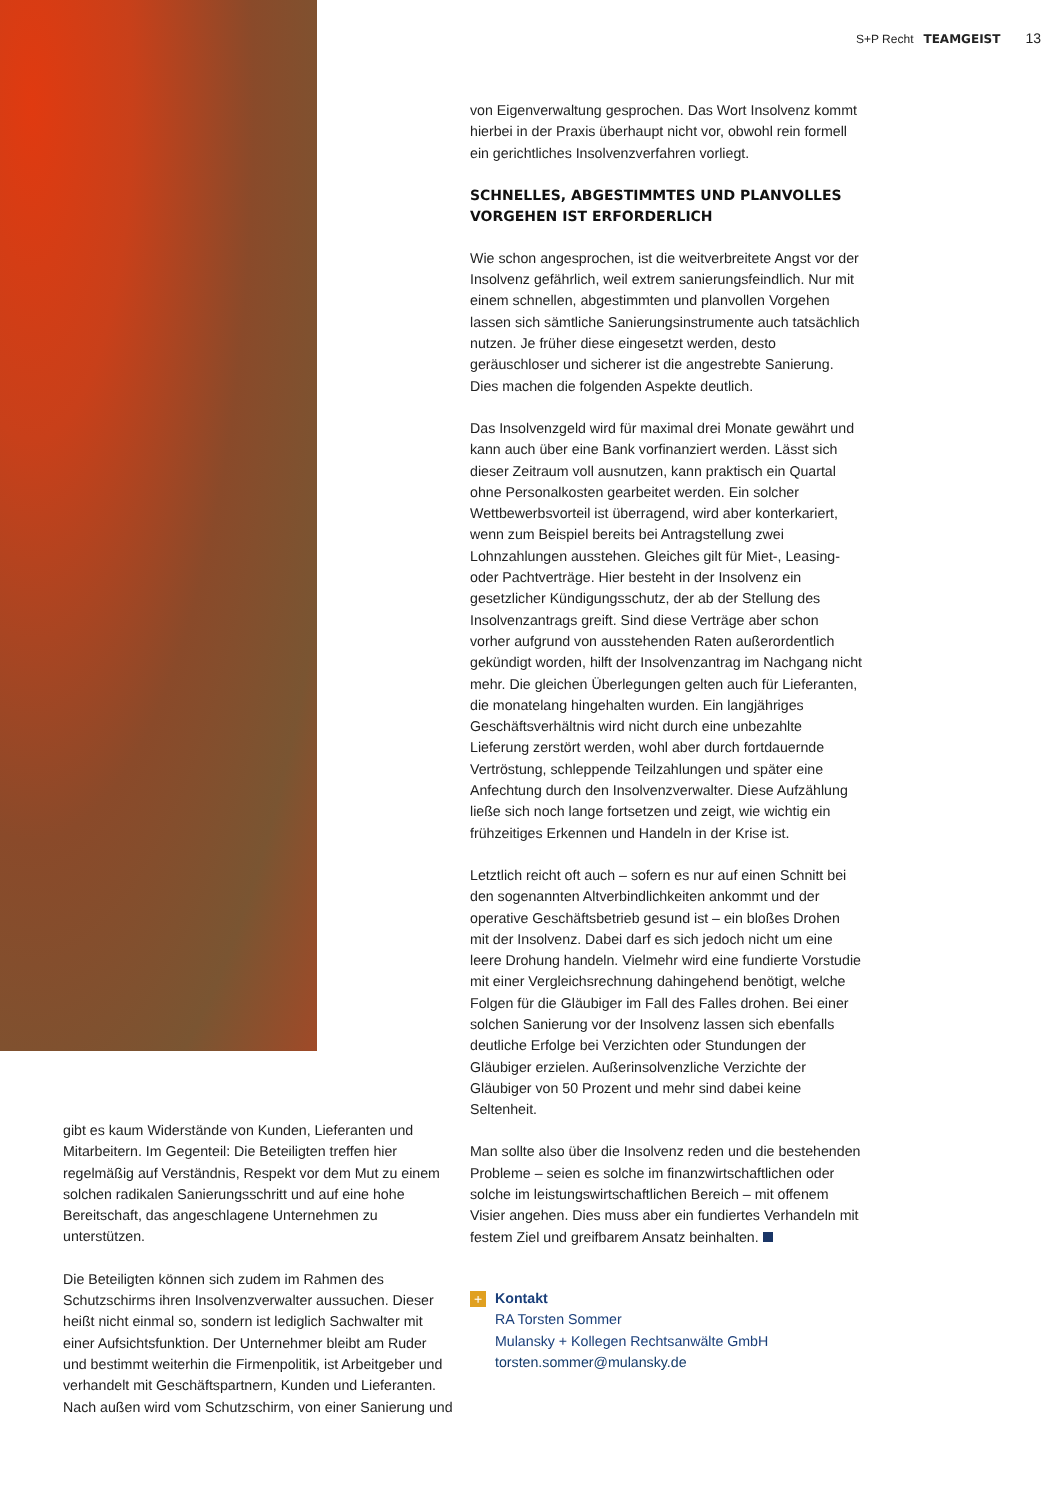S+P Recht TEAMGEIST 13
gibt es kaum Widerstände von Kunden, Lieferanten und Mitarbeitern. Im Gegenteil: Die Beteiligten treffen hier regelmäßig auf Verständnis, Respekt vor dem Mut zu einem solchen radikalen Sanierungsschritt und auf eine hohe Bereitschaft, das angeschlagene Unternehmen zu unterstützen.
Die Beteiligten können sich zudem im Rahmen des Schutzschirms ihren Insolvenzverwalter aussuchen. Dieser heißt nicht einmal so, sondern ist lediglich Sachwalter mit einer Aufsichtsfunktion. Der Unternehmer bleibt am Ruder und bestimmt weiterhin die Firmenpolitik, ist Arbeitgeber und verhandelt mit Geschäftspartnern, Kunden und Lieferanten. Nach außen wird vom Schutzschirm, von einer Sanierung und
von Eigenverwaltung gesprochen. Das Wort Insolvenz kommt hierbei in der Praxis überhaupt nicht vor, obwohl rein formell ein gerichtliches Insolvenzverfahren vorliegt.
SCHNELLES, ABGESTIMMTES UND PLANVOLLES VORGEHEN IST ERFORDERLICH
Wie schon angesprochen, ist die weitverbreitete Angst vor der Insolvenz gefährlich, weil extrem sanierungsfeindlich. Nur mit einem schnellen, abgestimmten und planvollen Vorgehen lassen sich sämtliche Sanierungsinstrumente auch tatsächlich nutzen. Je früher diese eingesetzt werden, desto geräuschloser und sicherer ist die angestrebte Sanierung. Dies machen die folgenden Aspekte deutlich.
Das Insolvenzgeld wird für maximal drei Monate gewährt und kann auch über eine Bank vorfinanziert werden. Lässt sich dieser Zeitraum voll ausnutzen, kann praktisch ein Quartal ohne Personalkosten gearbeitet werden. Ein solcher Wettbewerbsvorteil ist überragend, wird aber konterkariert, wenn zum Beispiel bereits bei Antragstellung zwei Lohnzahlungen ausstehen. Gleiches gilt für Miet-, Leasing- oder Pachtverträge. Hier besteht in der Insolvenz ein gesetzlicher Kündigungsschutz, der ab der Stellung des Insolvenzantrags greift. Sind diese Verträge aber schon vorher aufgrund von ausstehenden Raten außerordentlich gekündigt worden, hilft der Insolvenzantrag im Nachgang nicht mehr. Die gleichen Überlegungen gelten auch für Lieferanten, die monatelang hingehalten wurden. Ein langjähriges Geschäftsverhältnis wird nicht durch eine unbezahlte Lieferung zerstört werden, wohl aber durch fortdauernde Vertröstung, schleppende Teilzahlungen und später eine Anfechtung durch den Insolvenzverwalter. Diese Aufzählung ließe sich noch lange fortsetzen und zeigt, wie wichtig ein frühzeitiges Erkennen und Handeln in der Krise ist.
Letztlich reicht oft auch – sofern es nur auf einen Schnitt bei den sogenannten Altverbindlichkeiten ankommt und der operative Geschäftsbetrieb gesund ist – ein bloßes Drohen mit der Insolvenz. Dabei darf es sich jedoch nicht um eine leere Drohung handeln. Vielmehr wird eine fundierte Vorstudie mit einer Vergleichsrechnung dahingehend benötigt, welche Folgen für die Gläubiger im Fall des Falles drohen. Bei einer solchen Sanierung vor der Insolvenz lassen sich ebenfalls deutliche Erfolge bei Verzichten oder Stundungen der Gläubiger erzielen. Außerinsolvenzliche Verzichte der Gläubiger von 50 Prozent und mehr sind dabei keine Seltenheit.
Man sollte also über die Insolvenz reden und die bestehenden Probleme – seien es solche im finanzwirtschaftlichen oder solche im leistungswirtschaftlichen Bereich – mit offenem Visier angehen. Dies muss aber ein fundiertes Verhandeln mit festem Ziel und greifbarem Ansatz beinhalten.
+ Kontakt
RA Torsten Sommer
Mulansky + Kollegen Rechtsanwälte GmbH
torsten.sommer@mulansky.de